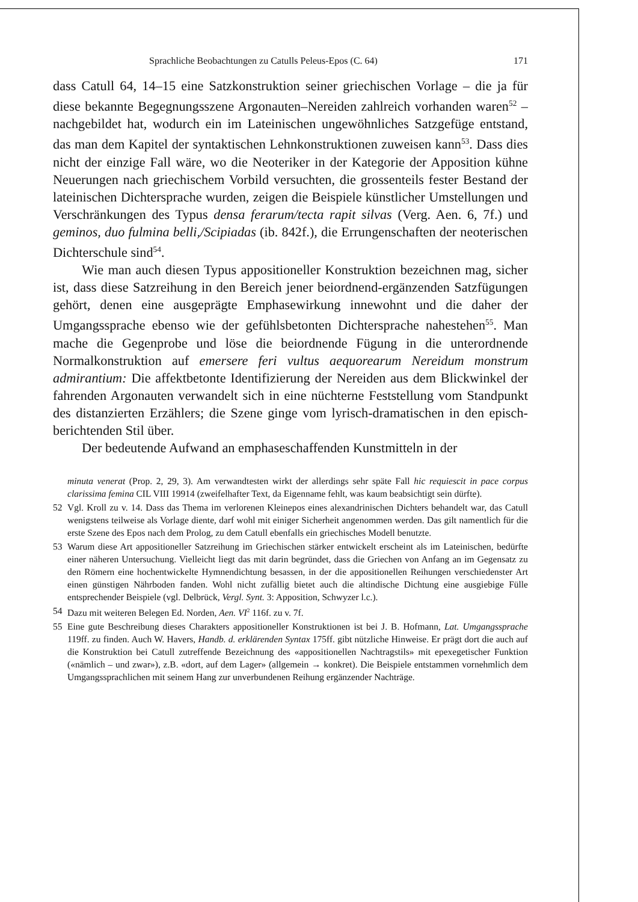Sprachliche Beobachtungen zu Catulls Peleus-Epos (C. 64) 171
dass Catull 64, 14–15 eine Satzkonstruktion seiner griechischen Vorlage – die ja für diese bekannte Begegnungsszene Argonauten–Nereiden zahlreich vorhanden waren<sup>52</sup> – nachgebildet hat, wodurch ein im Lateinischen ungewöhnliches Satzgefüge entstand, das man dem Kapitel der syntaktischen Lehnkonstruktionen zuweisen kann<sup>53</sup>. Dass dies nicht der einzige Fall wäre, wo die Neoteriker in der Kategorie der Apposition kühne Neuerungen nach griechischem Vorbild versuchten, die grossenteils fester Bestand der lateinischen Dichtersprache wurden, zeigen die Beispiele künstlicher Umstellungen und Verschränkungen des Typus densa ferarum/tecta rapit silvas (Verg. Aen. 6, 7f.) und geminos, duo fulmina belli,/Scipiadas (ib. 842f.), die Errungenschaften der neoterischen Dichterschule sind<sup>54</sup>.
Wie man auch diesen Typus appositioneller Konstruktion bezeichnen mag, sicher ist, dass diese Satzreihung in den Bereich jener beiordnend-ergänzenden Satzfügungen gehört, denen eine ausgeprägte Emphasewirkung innewohnt und die daher der Umgangssprache ebenso wie der gefühlsbetonten Dichtersprache nahestehen<sup>55</sup>. Man mache die Gegenprobe und löse die beiordnende Fügung in die unterordnende Normalkonstruktion auf emersere feri vultus aequorearum Nereidum monstrum admirantium: Die affektbetonte Identifizierung der Nereiden aus dem Blickwinkel der fahrenden Argonauten verwandelt sich in eine nüchterne Feststellung vom Standpunkt des distanzierten Erzählers; die Szene ginge vom lyrisch-dramatischen in den episch-berichtenden Stil über.
Der bedeutende Aufwand an emphaseschaffenden Kunstmitteln in der
minuta venerat (Prop. 2, 29, 3). Am verwandtesten wirkt der allerdings sehr späte Fall hic requiescit in pace corpus clarissima femina CIL VIII 19914 (zweifelhafter Text, da Eigenname fehlt, was kaum beabsichtigt sein dürfte).
52 Vgl. Kroll zu v. 14. Dass das Thema im verlorenen Kleinepos eines alexandrinischen Dichters behandelt war, das Catull wenigstens teilweise als Vorlage diente, darf wohl mit einiger Sicherheit angenommen werden. Das gilt namentlich für die erste Szene des Epos nach dem Prolog, zu dem Catull ebenfalls ein griechisches Modell benutzte.
53 Warum diese Art appositioneller Satzreihung im Griechischen stärker entwickelt erscheint als im Lateinischen, bedürfte einer näheren Untersuchung. Vielleicht liegt das mit darin begründet, dass die Griechen von Anfang an im Gegensatz zu den Römern eine hochentwickelte Hymnendichtung besassen, in der die appositionellen Reihungen verschiedenster Art einen günstigen Nährboden fanden. Wohl nicht zufällig bietet auch die altindische Dichtung eine ausgiebige Fülle entsprechender Beispiele (vgl. Delbrück, Vergl. Synt. 3: Apposition, Schwyzer l.c.).
54 Dazu mit weiteren Belegen Ed. Norden, Aen. VI<sup>2</sup> 116f. zu v. 7f.
55 Eine gute Beschreibung dieses Charakters appositioneller Konstruktionen ist bei J. B. Hofmann, Lat. Umgangssprache 119ff. zu finden. Auch W. Havers, Handb. d. erklärenden Syntax 175ff. gibt nützliche Hinweise. Er prägt dort die auch auf die Konstruktion bei Catull zutreffende Bezeichnung des «appositionellen Nachtragstils» mit epexegetischer Funktion («nämlich – und zwar»), z.B. «dort, auf dem Lager» (allgemein → konkret). Die Beispiele entstammen vornehmlich dem Umgangssprachlichen mit seinem Hang zur unverbundenen Reihung ergänzender Nachträge.